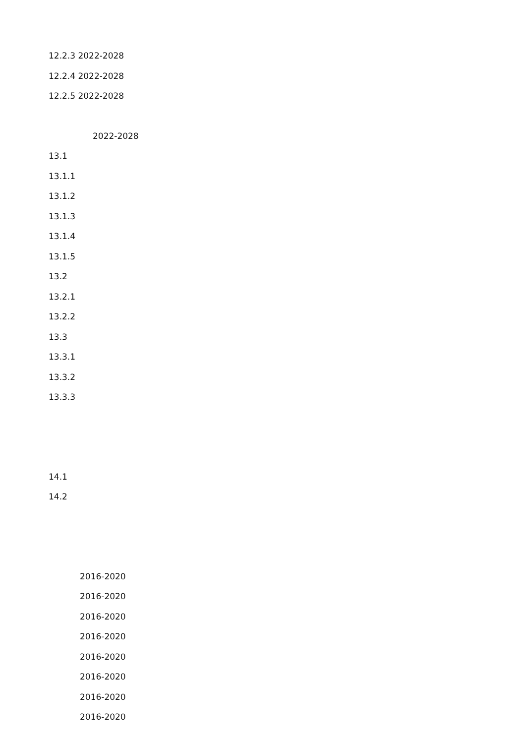12.2.3 2022-2028
12.2.4 2022-2028
12.2.5 2022-2028
2022-2028
13.1
13.1.1
13.1.2
13.1.3
13.1.4
13.1.5
13.2
13.2.1
13.2.2
13.3
13.3.1
13.3.2
13.3.3
14.1
14.2
2016-2020
2016-2020
2016-2020
2016-2020
2016-2020
2016-2020
2016-2020
2016-2020